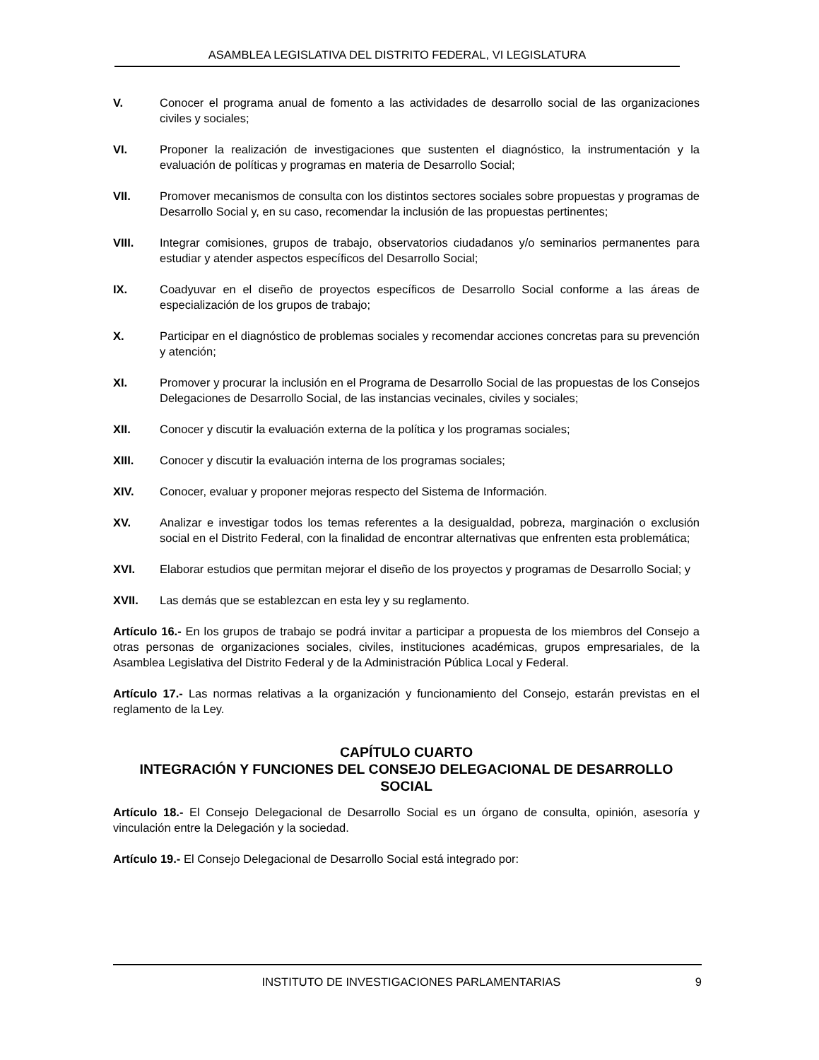ASAMBLEA LEGISLATIVA DEL DISTRITO FEDERAL, VI LEGISLATURA
V. Conocer el programa anual de fomento a las actividades de desarrollo social de las organizaciones civiles y sociales;
VI. Proponer la realización de investigaciones que sustenten el diagnóstico, la instrumentación y la evaluación de políticas y programas en materia de Desarrollo Social;
VII. Promover mecanismos de consulta con los distintos sectores sociales sobre propuestas y programas de Desarrollo Social y, en su caso, recomendar la inclusión de las propuestas pertinentes;
VIII. Integrar comisiones, grupos de trabajo, observatorios ciudadanos y/o seminarios permanentes para estudiar y atender aspectos específicos del Desarrollo Social;
IX. Coadyuvar en el diseño de proyectos específicos de Desarrollo Social conforme a las áreas de especialización de los grupos de trabajo;
X. Participar en el diagnóstico de problemas sociales y recomendar acciones concretas para su prevención y atención;
XI. Promover y procurar la inclusión en el Programa de Desarrollo Social de las propuestas de los Consejos Delegaciones de Desarrollo Social, de las instancias vecinales, civiles y sociales;
XII. Conocer y discutir la evaluación externa de la política y los programas sociales;
XIII. Conocer y discutir la evaluación interna de los programas sociales;
XIV. Conocer, evaluar y proponer mejoras respecto del Sistema de Información.
XV. Analizar e investigar todos los temas referentes a la desigualdad, pobreza, marginación o exclusión social en el Distrito Federal, con la finalidad de encontrar alternativas que enfrenten esta problemática;
XVI. Elaborar estudios que permitan mejorar el diseño de los proyectos y programas de Desarrollo Social; y
XVII. Las demás que se establezcan en esta ley y su reglamento.
Artículo 16.- En los grupos de trabajo se podrá invitar a participar a propuesta de los miembros del Consejo a otras personas de organizaciones sociales, civiles, instituciones académicas, grupos empresariales, de la Asamblea Legislativa del Distrito Federal y de la Administración Pública Local y Federal.
Artículo 17.- Las normas relativas a la organización y funcionamiento del Consejo, estarán previstas en el reglamento de la Ley.
CAPÍTULO CUARTO
INTEGRACIÓN Y FUNCIONES DEL CONSEJO DELEGACIONAL DE DESARROLLO SOCIAL
Artículo 18.- El Consejo Delegacional de Desarrollo Social es un órgano de consulta, opinión, asesoría y vinculación entre la Delegación y la sociedad.
Artículo 19.- El Consejo Delegacional de Desarrollo Social está integrado por:
INSTITUTO DE INVESTIGACIONES PARLAMENTARIAS 9